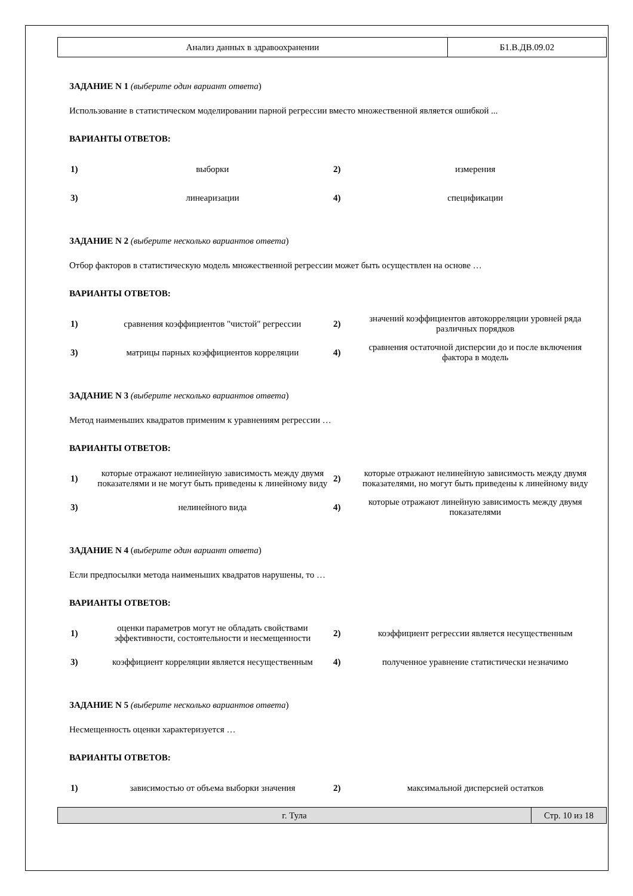| Анализ данных в здравоохранении | Б1.В.ДВ.09.02 |
ЗАДАНИЕ N 1 (выберите один вариант ответа)
Использование в статистическом моделировании парной регрессии вместо множественной является ошибкой ...
ВАРИАНТЫ ОТВЕТОВ:
| 1) | выборки | 2) | измерения |
| 3) | линеаризации | 4) | спецификации |
ЗАДАНИЕ N 2 (выберите несколько вариантов ответа)
Отбор факторов в статистическую модель множественной регрессии может быть осуществлен на основе …
ВАРИАНТЫ ОТВЕТОВ:
| 1) | сравнения коэффициентов "чистой" регрессии | 2) | значений коэффициентов автокорреляции уровней ряда различных порядков |
| 3) | матрицы парных коэффициентов корреляции | 4) | сравнения остаточной дисперсии до и после включения фактора в модель |
ЗАДАНИЕ N 3 (выберите несколько вариантов ответа)
Метод наименьших квадратов применим к уравнениям регрессии …
ВАРИАНТЫ ОТВЕТОВ:
| 1) | которые отражают нелинейную зависимость между двумя показателями и не могут быть приведены к линейному виду | 2) | которые отражают нелинейную зависимость между двумя показателями, но могут быть приведены к линейному виду |
| 3) | нелинейного вида | 4) | которые отражают линейную зависимость между двумя показателями |
ЗАДАНИЕ N 4 (выберите один вариант ответа)
Если предпосылки метода наименьших квадратов нарушены, то …
ВАРИАНТЫ ОТВЕТОВ:
| 1) | оценки параметров могут не обладать свойствами эффективности, состоятельности и несмещенности | 2) | коэффициент регрессии является несущественным |
| 3) | коэффициент корреляции является несущественным | 4) | полученное уравнение статистически незначимо |
ЗАДАНИЕ N 5 (выберите несколько вариантов ответа)
Несмещенность оценки характеризуется …
ВАРИАНТЫ ОТВЕТОВ:
| 1) | зависимостью от объема выборки значения | 2) | максимальной дисперсией остатков |
| г. Тула | Стр. 10 из 18 |